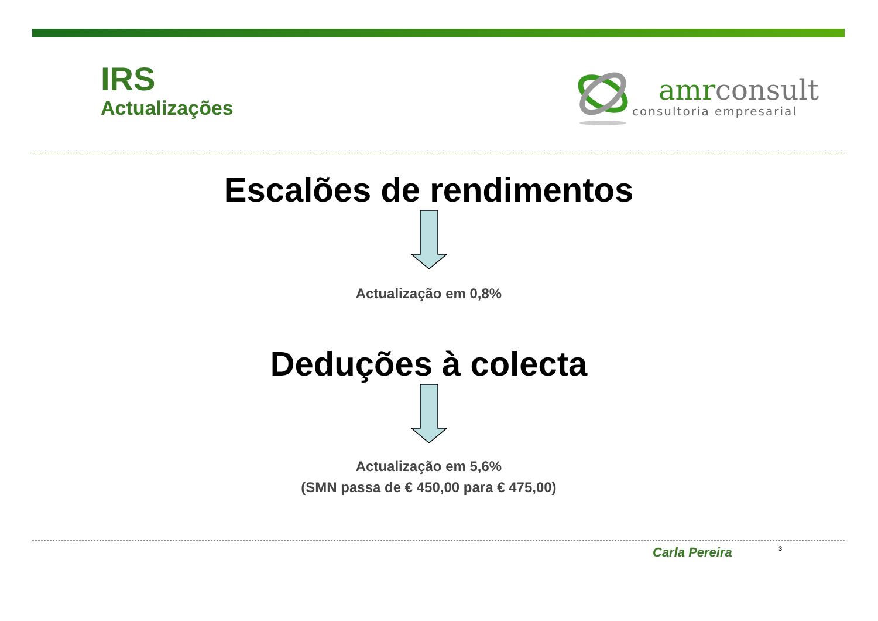IRS
Actualizações
amrconsult
consultoria empresarial
Escalões de rendimentos
Actualização em 0,8%
Deduções à colecta
Actualização em 5,6%
(SMN passa de € 450,00 para € 475,00)
Carla Pereira 3